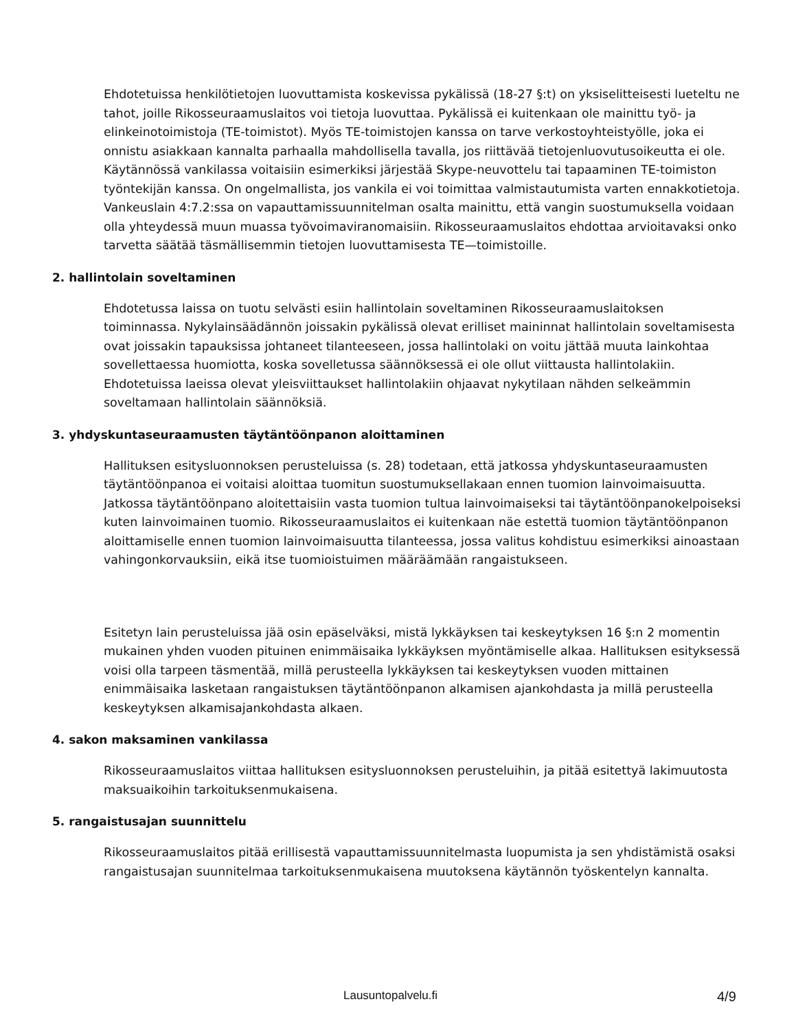Ehdotetuissa henkilötietojen luovuttamista koskevissa pykälissä (18-27 §:t) on yksiselitteisesti lueteltu ne tahot, joille Rikosseuraamuslaitos voi tietoja luovuttaa. Pykälissä ei kuitenkaan ole mainittu työ- ja elinkeinotoimistoja (TE-toimistot). Myös TE-toimistojen kanssa on tarve verkostoyhteistyölle, joka ei onnistu asiakkaan kannalta parhaalla mahdollisella tavalla, jos riittävää tietojenluovutusoikeutta ei ole. Käytännössä vankilassa voitaisiin esimerkiksi järjestää Skype-neuvottelu tai tapaaminen TE-toimiston työntekijän kanssa. On ongelmallista, jos vankila ei voi toimittaa valmistautumista varten ennakkotietoja. Vankeuslain 4:7.2:ssa on vapauttamissuunnitelman osalta mainittu, että vangin suostumuksella voidaan olla yhteydessä muun muassa työvoimaviranomaisiin. Rikosseuraamuslaitos ehdottaa arvioitavaksi onko tarvetta säätää täsmällisemmin tietojen luovuttamisesta TE—toimistoille.
2. hallintolain soveltaminen
Ehdotetussa laissa on tuotu selvästi esiin hallintolain soveltaminen Rikosseuraamuslaitoksen toiminnassa. Nykylainsäädännön joissakin pykälissä olevat erilliset maininnat hallintolain soveltamisesta ovat joissakin tapauksissa johtaneet tilanteeseen, jossa hallintolaki on voitu jättää muuta lainkohtaa sovellettaessa huomiotta, koska sovelletussa säännöksessä ei ole ollut viittausta hallintolakiin. Ehdotetuissa laeissa olevat yleisviittaukset hallintolakiin ohjaavat nykytilaan nähden selkeämmin soveltamaan hallintolain säännöksiä.
3. yhdyskuntaseuraamusten täytäntöönpanon aloittaminen
Hallituksen esitysluonnoksen perusteluissa (s. 28) todetaan, että jatkossa yhdyskuntaseuraamusten täytäntöönpanoa ei voitaisi aloittaa tuomitun suostumuksellakaan ennen tuomion lainvoimaisuutta. Jatkossa täytäntöönpano aloitettaisiin vasta tuomion tultua lainvoimaiseksi tai täytäntöönpanokelpoiseksi kuten lainvoimainen tuomio. Rikosseuraamuslaitos ei kuitenkaan näe estettä tuomion täytäntöönpanon aloittamiselle ennen tuomion lainvoimaisuutta tilanteessa, jossa valitus kohdistuu esimerkiksi ainoastaan vahingonkorvauksiin, eikä itse tuomioistuimen määräämään rangaistukseen.
Esitetyn lain perusteluissa jää osin epäselväksi, mistä lykkäyksen tai keskeytyksen 16 §:n 2 momentin mukainen yhden vuoden pituinen enimmäisaika lykkäyksen myöntämiselle alkaa. Hallituksen esityksessä voisi olla tarpeen täsmentää, millä perusteella lykkäyksen tai keskeytyksen vuoden mittainen enimmäisaika lasketaan rangaistuksen täytäntöönpanon alkamisen ajankohdasta ja millä perusteella keskeytyksen alkamisajankohdasta alkaen.
4. sakon maksaminen vankilassa
Rikosseuraamuslaitos viittaa hallituksen esitysluonnoksen perusteluihin, ja pitää esitettyä lakimuutosta maksuaikoihin tarkoituksenmukaisena.
5. rangaistusajan suunnittelu
Rikosseuraamuslaitos pitää erillisestä vapauttamissuunnitelmasta luopumista ja sen yhdistämistä osaksi rangaistusajan suunnitelmaa tarkoituksenmukaisena muutoksena käytännön työskentelyn kannalta.
Lausuntopalvelu.fi 4/9